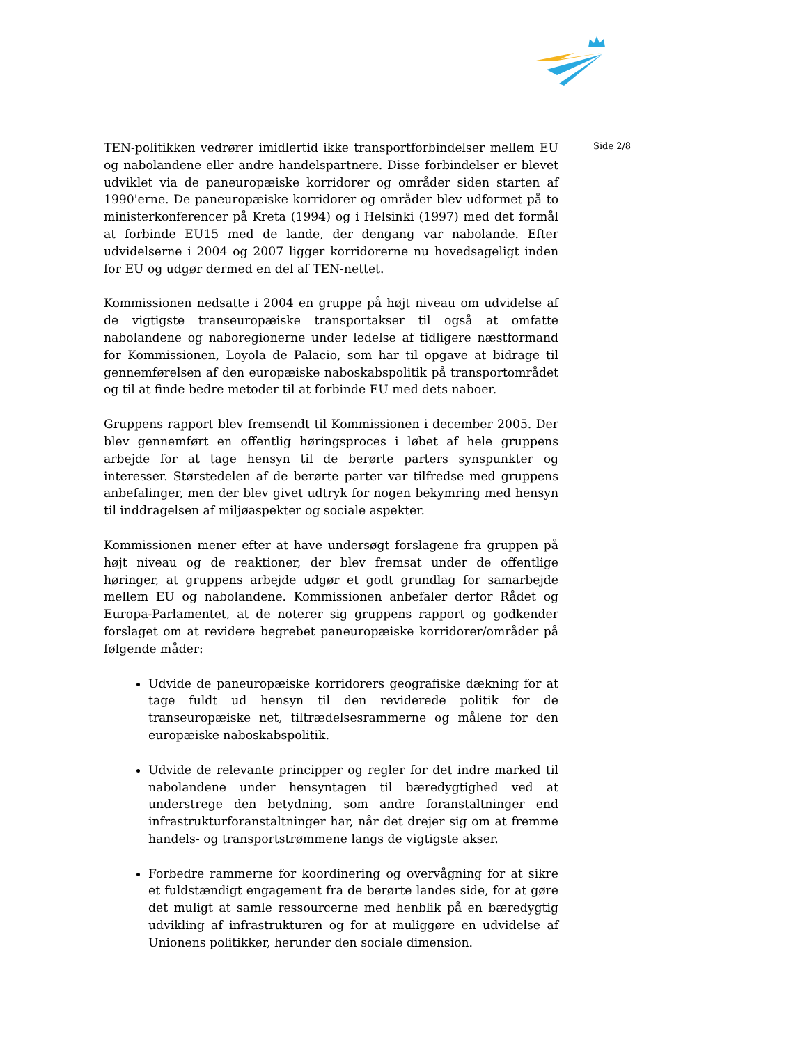TEN-politikken vedrører imidlertid ikke transportforbindelser mellem EU og nabolandene eller andre handelspartnere. Disse forbindelser er blevet udviklet via de paneuropæiske korridorer og områder siden starten af 1990'erne. De paneuropæiske korridorer og områder blev udformet på to ministerkonferencer på Kreta (1994) og i Helsinki (1997) med det formål at forbinde EU15 med de lande, der dengang var nabolande. Efter udvidelserne i 2004 og 2007 ligger korridorerne nu hovedsageligt inden for EU og udgør dermed en del af TEN-nettet.
Kommissionen nedsatte i 2004 en gruppe på højt niveau om udvidelse af de vigtigste transeuropæiske transportakser til også at omfatte nabolandene og naboregionerne under ledelse af tidligere næstformand for Kommissionen, Loyola de Palacio, som har til opgave at bidrage til gennemførelsen af den europæiske naboskabspolitik på transportområdet og til at finde bedre metoder til at forbinde EU med dets naboer.
Gruppens rapport blev fremsendt til Kommissionen i december 2005. Der blev gennemført en offentlig høringsproces i løbet af hele gruppens arbejde for at tage hensyn til de berørte parters synspunkter og interesser. Størstedelen af de berørte parter var tilfredse med gruppens anbefalinger, men der blev givet udtryk for nogen bekymring med hensyn til inddragelsen af miljøaspekter og sociale aspekter.
Kommissionen mener efter at have undersøgt forslagene fra gruppen på højt niveau og de reaktioner, der blev fremsat under de offentlige høringer, at gruppens arbejde udgør et godt grundlag for samarbejde mellem EU og nabolandene. Kommissionen anbefaler derfor Rådet og Europa-Parlamentet, at de noterer sig gruppens rapport og godkender forslaget om at revidere begrebet paneuropæiske korridorer/områder på følgende måder:
Udvide de paneuropæiske korridorers geografiske dækning for at tage fuldt ud hensyn til den reviderede politik for de transeuropæiske net, tiltrædelsesrammerne og målene for den europæiske naboskabspolitik.
Udvide de relevante principper og regler for det indre marked til nabolandene under hensyntagen til bæredygtighed ved at understrege den betydning, som andre foranstaltninger end infrastrukturforanstaltninger har, når det drejer sig om at fremme handels- og transportstrømmene langs de vigtigste akser.
Forbedre rammerne for koordinering og overvågning for at sikre et fuldstændigt engagement fra de berørte landes side, for at gøre det muligt at samle ressourcerne med henblik på en bæredygtig udvikling af infrastrukturen og for at muliggøre en udvidelse af Unionens politikker, herunder den sociale dimension.
Side 2/8